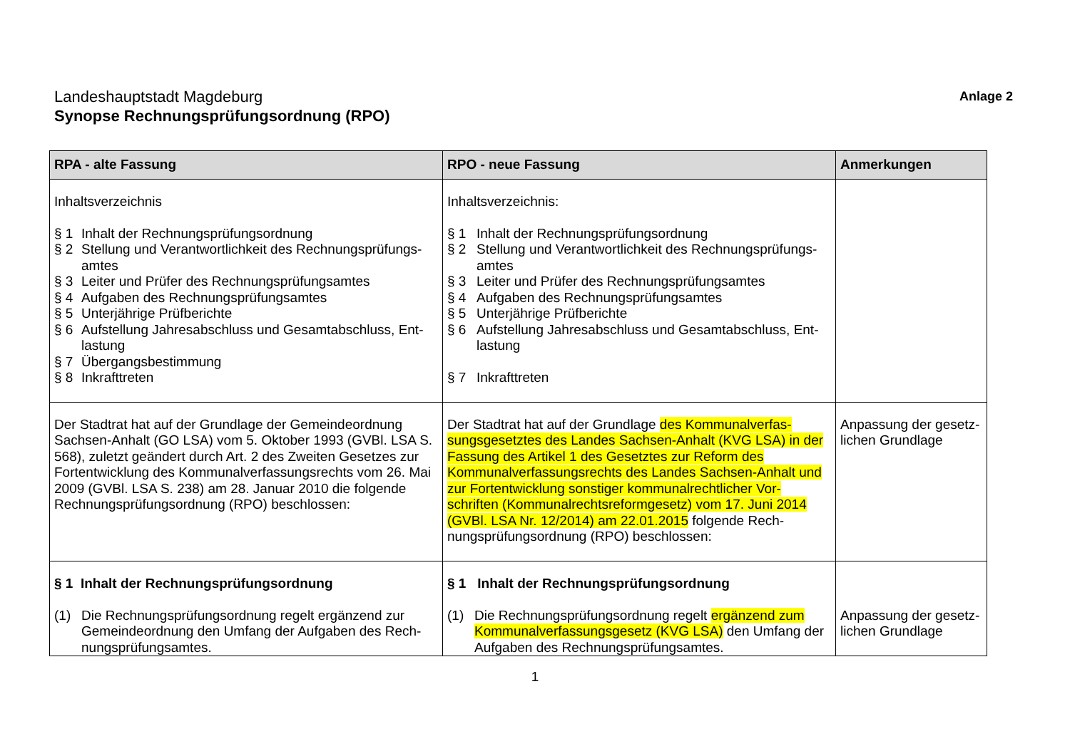Anlage 2
Landeshauptstadt Magdeburg
Synopse Rechnungsprüfungsordnung (RPO)
| RPA - alte Fassung | RPO - neue Fassung | Anmerkungen |
| --- | --- | --- |
| Inhaltsverzeichnis § 1 Inhalt der Rechnungsprüfungsordnung § 2 Stellung und Verantwortlichkeit des Rechnungsprüfungs-amtes § 3 Leiter und Prüfer des Rechnungsprüfungsamtes § 4 Aufgaben des Rechnungsprüfungsamtes § 5 Unterjährige Prüfberichte § 6 Aufstellung Jahresabschluss und Gesamtabschluss, Ent-lastung § 7 Übergangsbestimmung § 8 Inkrafttreten | Inhaltsverzeichnis: § 1 Inhalt der Rechnungsprüfungsordnung § 2 Stellung und Verantwortlichkeit des Rechnungsprüfungs-amtes § 3 Leiter und Prüfer des Rechnungsprüfungsamtes § 4 Aufgaben des Rechnungsprüfungsamtes § 5 Unterjährige Prüfberichte § 6 Aufstellung Jahresabschluss und Gesamtabschluss, Ent-lastung § 7 Inkrafttreten | |
| Der Stadtrat hat auf der Grundlage der Gemeindeordnung Sachsen-Anhalt (GO LSA) vom 5. Oktober 1993 (GVBl. LSA S. 568), zuletzt geändert durch Art. 2 des Zweiten Gesetzes zur Fortentwicklung des Kommunalverfassungsrechts vom 26. Mai 2009 (GVBl. LSA S. 238) am 28. Januar 2010 die folgende Rechnungsprüfungsordnung (RPO) beschlossen: | Der Stadtrat hat auf der Grundlage des Kommunalverfas-sungsgesetztes des Landes Sachsen-Anhalt (KVG LSA) in der Fassung des Artikel 1 des Gesetztes zur Reform des Kommunalverfassungsrechts des Landes Sachsen-Anhalt und zur Fortentwicklung sonstiger kommunalrechtlicher Vor-schriften (Kommunalrechtsreformgesetz) vom 17. Juni 2014 (GVBl. LSA Nr. 12/2014) am 22.01.2015 folgende Rech-nungsprüfungsordnung (RPO) beschlossen: | Anpassung der gesetz-lichen Grundlage |
| § 1 Inhalt der Rechnungsprüfungsordnung (1) Die Rechnungsprüfungsordnung regelt ergänzend zur Gemeindeordnung den Umfang der Aufgaben des Rech-nungsprüfungsamtes. | § 1 Inhalt der Rechnungsprüfungsordnung (1) Die Rechnungsprüfungsordnung regelt ergänzend zum Kommunalverfassungsgesetz (KVG LSA) den Umfang der Aufgaben des Rechnungsprüfungsamtes. | Anpassung der gesetz-lichen Grundlage |
1